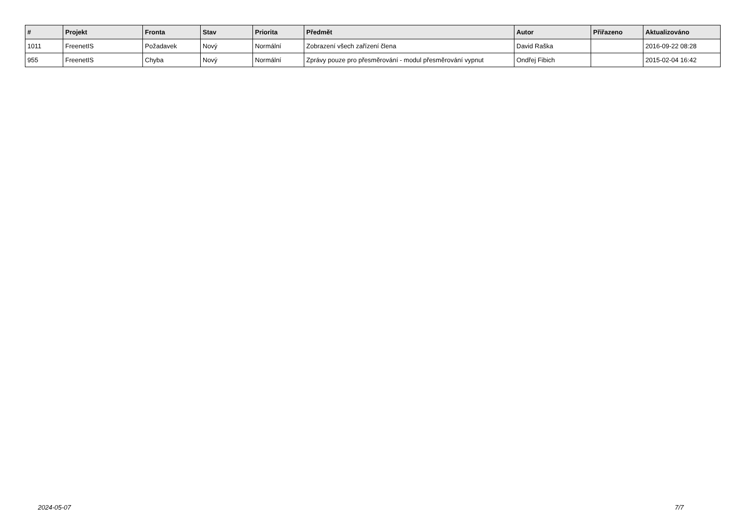| # | Projekt | Fronta | Stav | Priorita | Předmět | Autor | Přiřazeno | Aktualizováno |
| --- | --- | --- | --- | --- | --- | --- | --- | --- |
| 1011 | FreenetIS | Požadavek | Nový | Normální | Zobrazení všech zařízení člena | David Raška | | 2016-09-22 08:28 |
| 955 | FreenetIS | Chyba | Nový | Normální | Zprávy pouze pro přesměrování - modul přesměrování vypnut | Ondřej Fibich | | 2015-02-04 16:42 |
2024-05-07 7/7